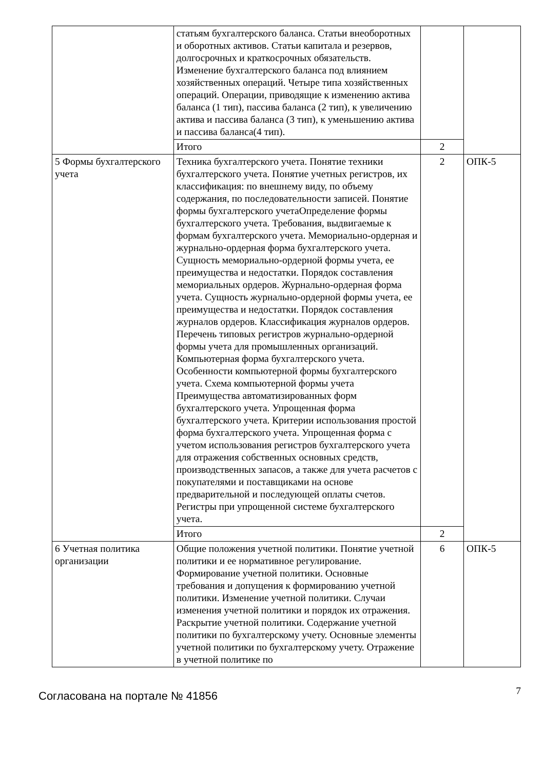| | статьям бухгалтерского баланса. Статьи внеоборотных и оборотных активов. Статьи капитала и резервов, долгосрочных и краткосрочных обязательств. Изменение бухгалтерского баланса под влиянием хозяйственных операций. Четыре типа хозяйственных операций. Операции, приводящие к изменению актива баланса (1 тип), пассива баланса (2 тип), к увеличению актива и пассива баланса (3 тип), к уменьшению актива и пассива баланса(4 тип). | | |
| | Итого | 2 | |
| 5 Формы бухгалтерского учета | Техника бухгалтерского учета. Понятие техники бухгалтерского учета. Понятие учетных регистров, их классификация: по внешнему виду, по объему содержания, по последовательности записей. Понятие формы бухгалтерского учетаОпределение формы бухгалтерского учета. Требования, выдвигаемые к формам бухгалтерского учета. Мемориально-ордерная и журнально-ордерная форма бухгалтерского учета. Сущность мемориально-ордерной формы учета, ее преимущества и недостатки. Порядок составления мемориальных ордеров. Журнально-ордерная форма учета. Сущность журнально-ордерной формы учета, ее преимущества и недостатки. Порядок составления журналов ордеров. Классификация журналов ордеров. Перечень типовых регистров журнально-ордерной формы учета для промышленных организаций. Компьютерная форма бухгалтерского учета. Особенности компьютерной формы бухгалтерского учета. Схема компьютерной формы учета Преимущества автоматизированных форм бухгалтерского учета. Упрощенная форма бухгалтерского учета. Критерии использования простой форма бухгалтерского учета. Упрощенная форма с учетом использования регистров бухгалтерского учета для отражения собственных основных средств, производственных запасов, а также для учета расчетов с покупателями и поставщиками на основе предварительной и последующей оплаты счетов. Регистры при упрощенной системе бухгалтерского учета. | 2 | ОПК-5 |
| | Итого | 2 | |
| 6 Учетная политика организации | Общие положения учетной политики. Понятие учетной политики и ее нормативное регулирование. Формирование учетной политики. Основные требования и допущения к формированию учетной политики. Изменение учетной политики. Случаи изменения учетной политики и порядок их отражения. Раскрытие учетной политики. Содержание учетной политики по бухгалтерскому учету. Основные элементы учетной политики по бухгалтерскому учету. Отражение в учетной политике по | 6 | ОПК-5 |
Согласована на портале № 41856
7